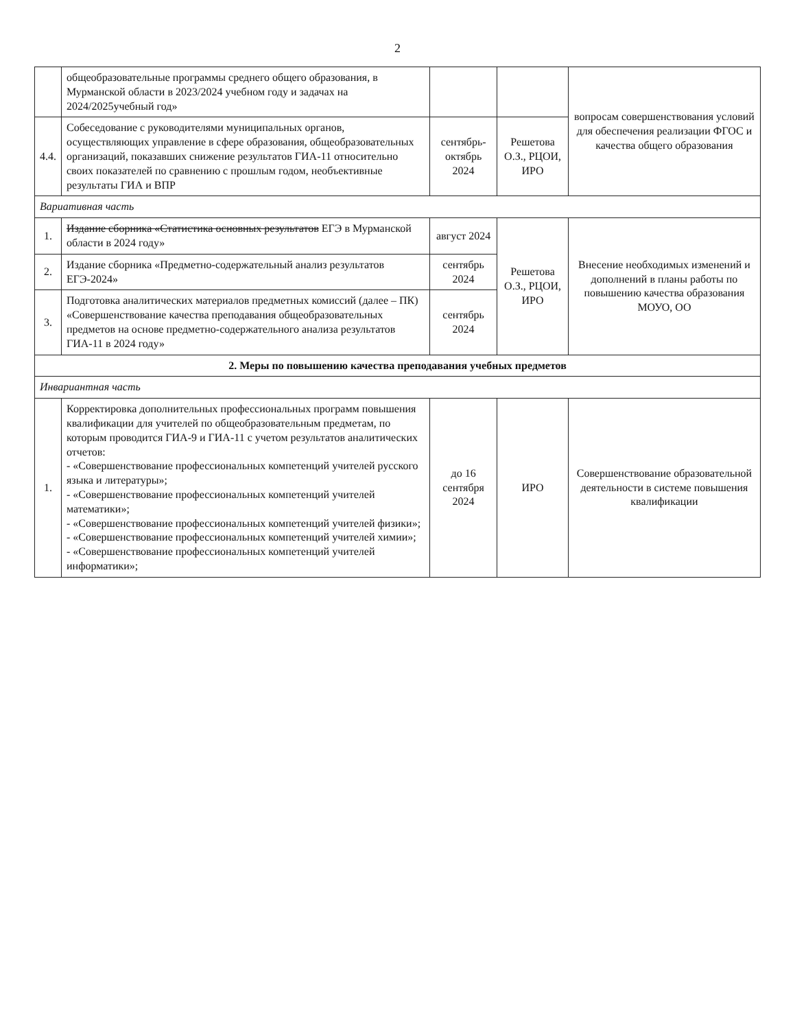2
| | общеобразовательные программы среднего общего образования, в Мурманской области в 2023/2024 учебном году и задачах на 2024/2025учебный год» | | | вопросам совершенствования условий для обеспечения реализации ФГОС и качества общего образования |
| 4.4. | Собеседование с руководителями муниципальных органов, осуществляющих управление в сфере образования, общеобразовательных организаций, показавших снижение результатов ГИА-11 относительно своих показателей по сравнению с прошлым годом, необъективные результаты ГИА и ВПР | сентябрь-октябрь 2024 | Решетова О.З., РЦОИ, ИРО | |
| Вариативная часть | | | | |
| 1. | Издание сборника «Статистика основных результатов ЕГЭ в Мурманской области в 2024 году» | август 2024 | Решетова О.З., РЦОИ, ИРО | Внесение необходимых изменений и дополнений в планы работы по повышению качества образования МОУО, ОО |
| 2. | Издание сборника «Предметно-содержательный анализ результатов ЕГЭ-2024» | сентябрь 2024 | | |
| 3. | Подготовка аналитических материалов предметных комиссий (далее – ПК) «Совершенствование качества преподавания общеобразовательных предметов на основе предметно-содержательного анализа результатов ГИА-11 в 2024 году» | сентябрь 2024 | | |
| 2. Меры по повышению качества преподавания учебных предметов | | | | |
| Инвариантная часть | | | | |
| 1. | Корректировка дополнительных профессиональных программ повышения квалификации для учителей по общеобразовательным предметам, по которым проводится ГИА-9 и ГИА-11 с учетом результатов аналитических отчетов: - «Совершенствование профессиональных компетенций учителей русского языка и литературы»; - «Совершенствование профессиональных компетенций учителей математики»; - «Совершенствование профессиональных компетенций учителей физики»; - «Совершенствование профессиональных компетенций учителей химии»; - «Совершенствование профессиональных компетенций учителей информатики»; | до 16 сентября 2024 | ИРО | Совершенствование образовательной деятельности в системе повышения квалификации |